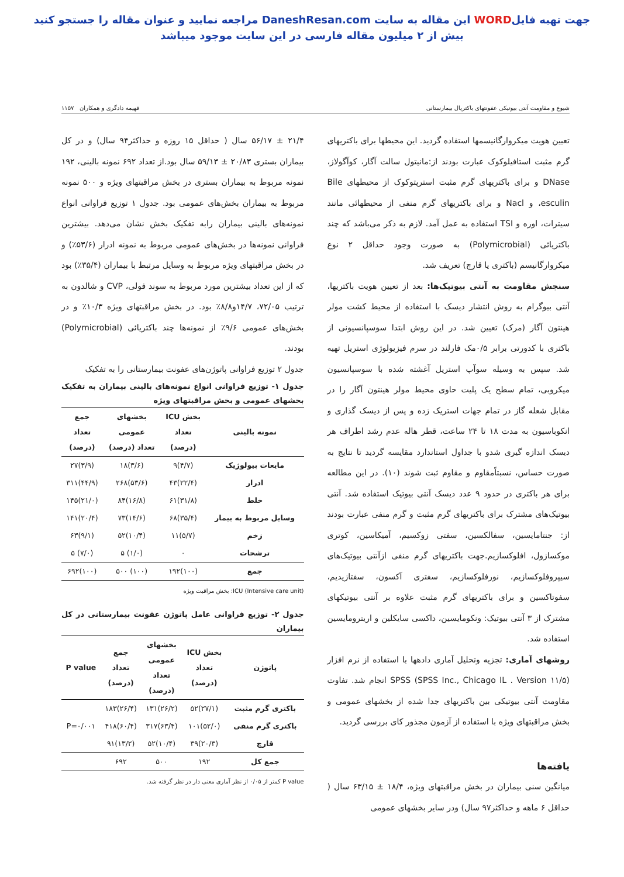جهت تهیه فایلWORD این مقاله به سایت DaneshResan.com مراجعه نمایید و عنوان مقاله را جستجو کنید
بیش از ۲ میلیون مقاله فارسی در این سایت موجود میباشد
شیوع و مقاومت آنتی بیوتیکی عفونتهای باکتریال بیمارستانی فهیمه دادگری و همکاران ۱۱۵۷
تعیین هویت میکروارگانیسمها استفاده گردید. این محیطها برای باکتریهای گرم مثبت استافیلوکوک عبارت بودند از:مانیتول سالت آگار، کوآگولاز، DNase و برای باکتریهای گرم مثبت استرپتوکوک از محیطهای Bile esculin، و Nacl و برای باکتریهای گرم منفی از محیطهائی مانند سیترات، اوره و TSI استفاده به عمل آمد. لازم به ذکر می‌باشد که چند باکتریائی (Polymicrobial) به صورت وجود حداقل ۲ نوع میکروارگانیسم (باکتری یا قارچ) تعریف شد.
سنجش مقاومت به آنتی بیوتیک‌ها: بعد از تعیین هویت باکتریها، آنتی بیوگرام به روش انتشار دیسک با استفاده از محیط کشت مولر هینتون آگار (مرک) تعیین شد. در این روش ابتدا سوسپانسیونی از باکتری با کدورتی برابر ۰/۵مک فارلند در سرم فیزیولوژی استریل تهیه شد. سپس به وسیله سوآپ استریل آغشته شده با سوسپانسیون میکروبی، تمام سطح یک پلیت حاوی محیط مولر هینتون آگار را در مقابل شعله گاز در تمام جهات استریک زده و پس از دیسک گذاری و انکوباسیون به مدت ۱۸ تا ۲۴ ساعت، قطر هاله عدم رشد اطراف هر دیسک اندازه گیری شدو با جداول استاندارد مقایسه گردید تا نتایج به صورت حساس، نسبتاًمقاوم و مقاوم ثبت شوند (۱۰). در این مطالعه برای هر باکتری در حدود ۹ عدد دیسک آنتی بیوتیک استفاده شد. آنتی بیوتیک‌های مشترک برای باکتریهای گرم مثبت و گرم منفی عبارت بودند از: جنتامایسین، سفالکسین، سفتی زوکسیم، آمیکاسین، کوتری موکسازول، افلوکسازیم.جهت باکتریهای گرم منفی ازآنتی بیوتیک‌های سیپروفلوکسازیم، نورفلوکسازیم، سفتری آکسون، سفتازیدیم، سفوتاکسین و برای باکتریهای گرم مثبت علاوه بر آنتی بیوتیکهای مشترک از ۳ آنتی بیوتیک: ونکومایسین، داکسی سایکلین و اریترومایسین استفاده شد.
روشهای آماری: تجزیه وتحلیل آماری دادهها با استفاده از نرم افزار SPSS (SPSS Inc., Chicago IL . Version ۱۱/۵) انجام شد. تفاوت مقاومت آنتی بیوتیکی بین باکتریهای جدا شده از بخشهای عمومی و بخش مراقبتهای ویژه با استفاده از آزمون مجذور کای بررسی گردید.
یافته‌ها
میانگین سنی بیماران در بخش مراقبتهای ویژه، ۱۸/۴ ± ۶۳/۱۵ سال ( حداقل ۶ ماهه و حداکثر۹۷ سال) ودر سایر بخشهای عمومی
۲۱/۴ ± ۵۶/۱۷ سال ( حداقل ۱۵ روزه و حداکثر۹۴ سال) و در کل بیماران بستری ۲۰/۸۳ ± ۵۹/۱۳ سال بود.از تعداد ۶۹۲ نمونه بالینی، ۱۹۲ نمونه مربوط به بیماران بستری در بخش مراقبتهای ویژه و ۵۰۰ نمونه مربوط به بیماران بخش‌های عمومی بود. جدول ۱ توزیع فراوانی انواع نمونه‌های بالینی بیماران رابه تفکیک بخش نشان می‌دهد. بیشترین فراوانی نمونه‌ها در بخش‌های عمومی مربوط به نمونه ادرار (۵۳/۶٪) و در بخش مراقبتهای ویژه مربوط به وسایل مرتبط با بیماران (۳۵/۴٪) بود که از این تعداد بیشترین مورد مربوط به سوند فولی، CVP و شالدون به ترتیب ۷۲/۰۵، ۱۴/۷و۸/۸٪ بود. در بخش مراقبتهای ویژه ۱۰/۳٪ و در بخش‌های عمومی ۹/۶٪ از نمونه‌ها چند باکتریائی (Polymicrobial) بودند.
جدول ۲ توزیع فراوانی پاتوژن‌های عفونت بیمارستانی را به تفکیک
جدول ۱- توزیع فراوانی انواع نمونه‌های بالینی بیماران به تفکیک بخشهای عمومی و بخش مراقبتهای ویژه
| نمونه بالینی | بخش ICU تعداد (درصد) | بخشهای عمومی تعداد (درصد) | جمع تعداد (درصد) |
| --- | --- | --- | --- |
| مایعات بیولوژیک | (۴/۷)۹ | (۳/۶)۱۸ | (۳/۹)۲۷ |
| ادرار | (۲۲/۴)۴۳ | (۵۳/۶)۲۶۸ | (۴۴/۹)۳۱۱ |
| خلط | (۳۱/۸)۶۱ | (۱۶/۸)۸۴ | (۲۱/۰)۱۴۵ |
| وسایل مربوط به بیمار | (۳۵/۴)۶۸ | (۱۴/۶)۷۳ | (۲۰/۴)۱۴۱ |
| زخم | (۵/۷)۱۱ | (۱۰/۴)۵۲ | (۹/۱)۶۳ |
| ترشحات | ۰ | (۱/۰) ۵ | (۷/۰) ۵ |
| جمع | (۱۰۰)۱۹۲ | (۱۰۰) ۵۰۰ | (۱۰۰)۶۹۲ |
ICU (Intensive care unit): بخش مراقبت ویژه
جدول ۲- توزیع فراوانی عامل پاتوژن عفونت بیمارستانی در کل بیماران
| پاتوژن | بخش ICU تعداد (درصد) | بخشهای عمومی تعداد (درصد) | جمع تعداد (درصد) | P value |
| --- | --- | --- | --- | --- |
| باکتری گرم مثبت | (۲۷/۱)۵۲ | (۲۶/۲)۱۳۱ | (۲۶/۴)۱۸۳ | P=۰/۰۰۱ |
| باکتری گرم منفی | (۵۲/۰)۱۰۱ | (۶۳/۴)۳۱۷ | (۶۰/۴)۴۱۸ | |
| قارچ | (۲۰/۳)۳۹ | (۱۰/۴)۵۲ | (۱۳/۲)۹۱ | |
| جمع کل | ۱۹۲ | ۵۰۰ | ۶۹۲ | |
P value کمتر از ۰/۰۵ از نظر آماری معنی دار در نظر گرفته شد.